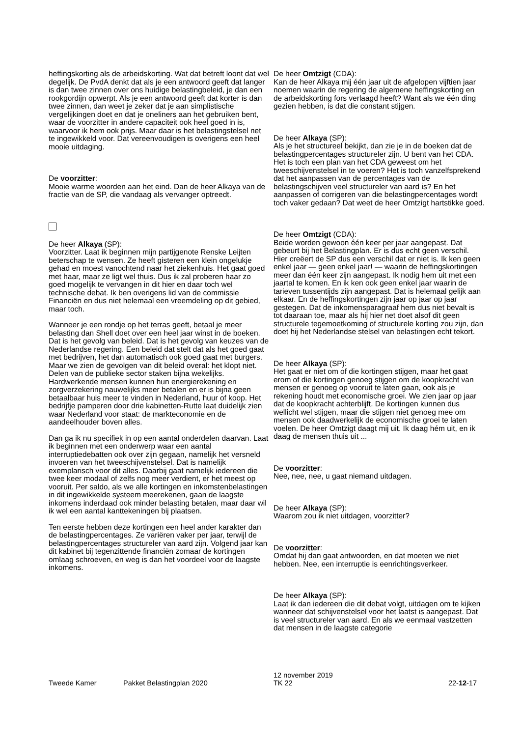heffingskorting als de arbeidskorting. Wat dat betreft loont dat wel degelijk. De PvdA denkt dat als je een antwoord geeft dat langer is dan twee zinnen over ons huidige belastingbeleid, je dan een rookgordijn opwerpt. Als je een antwoord geeft dat korter is dan twee zinnen, dan weet je zeker dat je aan simplistische vergelijkingen doet en dat je oneliners aan het gebruiken bent, waar de voorzitter in andere capaciteit ook heel goed in is, waarvoor ik hem ook prijs. Maar daar is het belastingstelsel net te ingewikkeld voor. Dat vereenvoudigen is overigens een heel mooie uitdaging.
De voorzitter:
Mooie warme woorden aan het eind. Dan de heer Alkaya van de fractie van de SP, die vandaag als vervanger optreedt.
De heer Alkaya (SP):
Voorzitter. Laat ik beginnen mijn partijgenote Renske Leijten beterschap te wensen. Ze heeft gisteren een klein ongelukje gehad en moest vanochtend naar het ziekenhuis. Het gaat goed met haar, maar ze ligt wel thuis. Dus ik zal proberen haar zo goed mogelijk te vervangen in dit hier en daar toch wel technische debat. Ik ben overigens lid van de commissie Financiën en dus niet helemaal een vreemdeling op dit gebied, maar toch.
Wanneer je een rondje op het terras geeft, betaal je meer belasting dan Shell doet over een heel jaar winst in de boeken. Dat is het gevolg van beleid. Dat is het gevolg van keuzes van de Nederlandse regering. Een beleid dat stelt dat als het goed gaat met bedrijven, het dan automatisch ook goed gaat met burgers. Maar we zien de gevolgen van dit beleid overal: het klopt niet. Delen van de publieke sector staken bijna wekelijks. Hardwerkende mensen kunnen hun energierekening en zorgverzekering nauwelijks meer betalen en er is bijna geen betaalbaar huis meer te vinden in Nederland, huur of koop. Het bedrijfje pamperen door drie kabinetten-Rutte laat duidelijk zien waar Nederland voor staat: de markteconomie en de aandeelhouder boven alles.
Dan ga ik nu specifiek in op een aantal onderdelen daarvan. Laat ik beginnen met een onderwerp waar een aantal interruptiedebatten ook over zijn gegaan, namelijk het versneld invoeren van het tweeschijvenstelsel. Dat is namelijk exemplarisch voor dit alles. Daarbij gaat namelijk iedereen die twee keer modaal of zelfs nog meer verdient, er het meest op vooruit. Per saldo, als we alle kortingen en inkomstenbelastingen in dit ingewikkelde systeem meerekenen, gaan de laagste inkomens inderdaad ook minder belasting betalen, maar daar wil ik wel een aantal kanttekeningen bij plaatsen.
Ten eerste hebben deze kortingen een heel ander karakter dan de belastingpercentages. Ze variëren vaker per jaar, terwijl de belastingpercentages structureler van aard zijn. Volgend jaar kan dit kabinet bij tegenzittende financiën zomaar de kortingen omlaag schroeven, en weg is dan het voordeel voor de laagste inkomens.
De heer Omtzigt (CDA):
Kan de heer Alkaya mij één jaar uit de afgelopen vijftien jaar noemen waarin de regering de algemene heffingskorting en de arbeidskorting fors verlaagd heeft? Want als we één ding gezien hebben, is dat die constant stijgen.
De heer Alkaya (SP):
Als je het structureel bekijkt, dan zie je in de boeken dat de belastingpercentages structureler zijn. U bent van het CDA. Het is toch een plan van het CDA geweest om het tweeschijvenstelsel in te voeren? Het is toch vanzelfsprekend dat het aanpassen van de percentages van de belastingschijven veel structureler van aard is? En het aanpassen of corrigeren van die belastingpercentages wordt toch vaker gedaan? Dat weet de heer Omtzigt hartstikke goed.
De heer Omtzigt (CDA):
Beide worden gewoon één keer per jaar aangepast. Dat gebeurt bij het Belastingplan. Er is dus echt geen verschil. Hier creëert de SP dus een verschil dat er niet is. Ik ken geen enkel jaar — geen enkel jaar! — waarin de heffingskortingen meer dan één keer zijn aangepast. Ik nodig hem uit met een jaartal te komen. En ik ken ook geen enkel jaar waarin de tarieven tussentijds zijn aangepast. Dat is helemaal gelijk aan elkaar. En de heffingskortingen zijn jaar op jaar op jaar gestegen. Dat de inkomensparagraaf hem dus niet bevalt is tot daaraan toe, maar als hij hier net doet alsof dit geen structurele tegemoetkoming of structurele korting zou zijn, dan doet hij het Nederlandse stelsel van belastingen echt tekort.
De heer Alkaya (SP):
Het gaat er niet om of die kortingen stijgen, maar het gaat erom of die kortingen genoeg stijgen om de koopkracht van mensen er genoeg op vooruit te laten gaan, ook als je rekening houdt met economische groei. We zien jaar op jaar dat de koopkracht achterblijft. De kortingen kunnen dus wellicht wel stijgen, maar die stijgen niet genoeg mee om mensen ook daadwerkelijk de economische groei te laten voelen. De heer Omtzigt daagt mij uit. Ik daag hém uit, en ik daag de mensen thuis uit ...
De voorzitter:
Nee, nee, nee, u gaat niemand uitdagen.
De heer Alkaya (SP):
Waarom zou ik niet uitdagen, voorzitter?
De voorzitter:
Omdat hij dan gaat antwoorden, en dat moeten we niet hebben. Nee, een interruptie is eenrichtingsverkeer.
De heer Alkaya (SP):
Laat ik dan iedereen die dit debat volgt, uitdagen om te kijken wanneer dat schijvenstelsel voor het laatst is aangepast. Dat is veel structureler van aard. En als we eenmaal vastzetten dat mensen in de laagste categorie
Tweede Kamer Pakket Belastingplan 2020
12 november 2019
TK 22
22-12-17